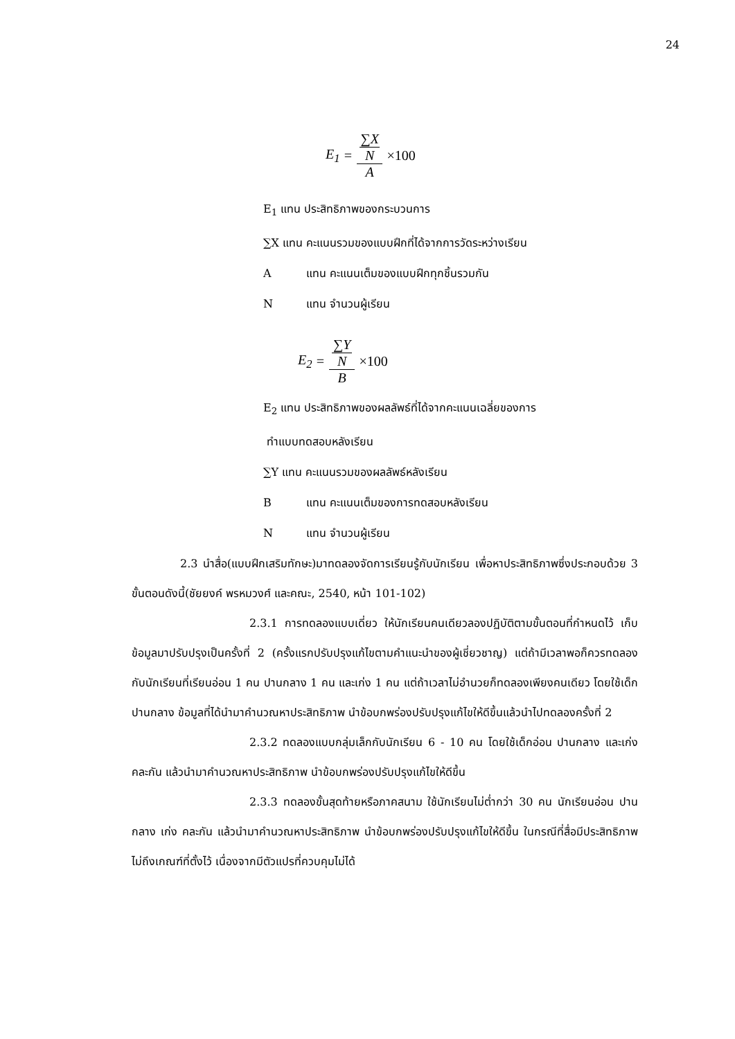24
E<sub>1</sub> = ∑X
N A ×100
E<sub>1</sub> แทน ประสิทธิภาพของกระบวนการ
∑X แทน คะแนนรวมของแบบฝึกที่ได้จากการวัดระหว่างเรียน
Aแทน คะแนนเต็มของแบบฝึกทุกชิ้นรวมกัน
Nแทน จำนวนผู้เรียน
E<sub>2</sub> = ∑Y
N B ×100
E<sub>2</sub> แทน ประสิทธิภาพของผลลัพธ์ที่ได้จากคะแนนเฉลี่ยของการ
ทำแบบทดสอบหลังเรียน
∑Y แทน คะแนนรวมของผลลัพธ์หลังเรียน
Bแทน คะแนนเต็มของการทดสอบหลังเรียน
Nแทน จำนวนผู้เรียน
2.3 นำสื่อ(แบบฝึกเสริมทักษะ)มาทดลองจัดการเรียนรู้กับนักเรียน เพื่อหาประสิทธิภาพซึ่งประกอบด้วย 3 ขั้นตอนดังนี้(ชัยยงค์ พรหมวงศ์ และคณะ, 2540, หน้า 101-102)
2.3.1 การทดลองแบบเดี่ยว ให้นักเรียนคนเดียวลองปฏิบัติตามขั้นตอนที่กำหนดไว้ เก็บข้อมูลมาปรับปรุงเป็นครั้งที่ 2 (ครั้งแรกปรับปรุงแก้ไขตามคำแนะนำของผู้เชี่ยวชาญ) แต่ถ้ามีเวลาพอก็ควรทดลองกับนักเรียนที่เรียนอ่อน 1 คน ปานกลาง 1 คน และเก่ง 1 คน แต่ถ้าเวลาไม่อำนวยก็ทดลองเพียงคนเดียว โดยใช้เด็กปานกลาง ข้อมูลที่ได้นำมาคำนวณหาประสิทธิภาพ นำข้อบกพร่องปรับปรุงแก้ไขให้ดีขึ้นแล้วนำไปทดลองครั้งที่ 2
2.3.2 ทดลองแบบกลุ่มเล็กกับนักเรียน 6 - 10 คน โดยใช้เด็กอ่อน ปานกลาง และเก่งคละกัน แล้วนำมาคำนวณหาประสิทธิภาพ นำข้อบกพร่องปรับปรุงแก้ไขให้ดีขึ้น
2.3.3 ทดลองขั้นสุดท้ายหรือภาคสนาม ใช้นักเรียนไม่ต่ำกว่า 30 คน นักเรียนอ่อน ปานกลาง เก่ง คละกัน แล้วนำมาคำนวณหาประสิทธิภาพ นำข้อบกพร่องปรับปรุงแก้ไขให้ดีขึ้น ในกรณีที่สื่อมีประสิทธิภาพไม่ถึงเกณฑ์ที่ตั้งไว้ เนื่องจากมีตัวแปรที่ควบคุมไม่ได้